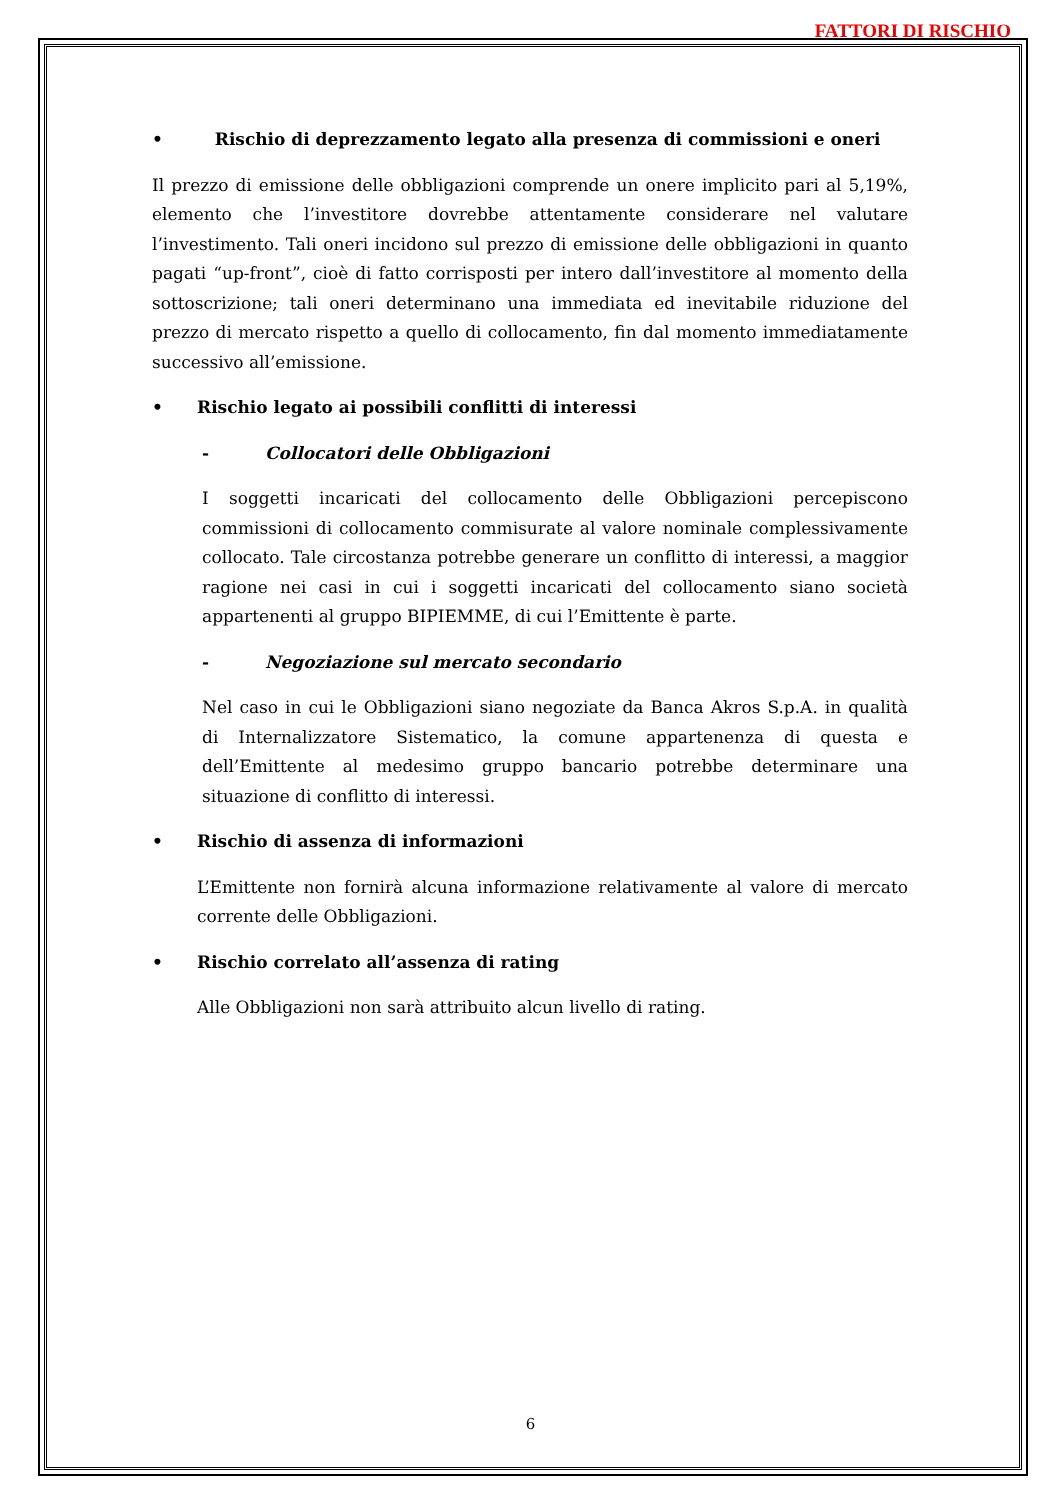FATTORI DI RISCHIO
• Rischio di deprezzamento legato alla presenza di commissioni e oneri
Il prezzo di emissione delle obbligazioni comprende un onere implicito pari al 5,19%, elemento che l’investitore dovrebbe attentamente considerare nel valutare l’investimento. Tali oneri incidono sul prezzo di emissione delle obbligazioni in quanto pagati “up-front”, cioè di fatto corrisposti per intero dall’investitore al momento della sottoscrizione; tali oneri determinano una immediata ed inevitabile riduzione del prezzo di mercato rispetto a quello di collocamento, fin dal momento immediatamente successivo all’emissione.
• Rischio legato ai possibili conflitti di interessi
- Collocatori delle Obbligazioni
I soggetti incaricati del collocamento delle Obbligazioni percepiscono commissioni di collocamento commisurate al valore nominale complessivamente collocato. Tale circostanza potrebbe generare un conflitto di interessi, a maggior ragione nei casi in cui i soggetti incaricati del collocamento siano società appartenenti al gruppo BIPIEMME, di cui l’Emittente è parte.
- Negoziazione sul mercato secondario
Nel caso in cui le Obbligazioni siano negoziate da Banca Akros S.p.A. in qualità di Internalizzatore Sistematico, la comune appartenenza di questa e dell’Emittente al medesimo gruppo bancario potrebbe determinare una situazione di conflitto di interessi.
• Rischio di assenza di informazioni
L’Emittente non fornirà alcuna informazione relativamente al valore di mercato corrente delle Obbligazioni.
• Rischio correlato all’assenza di rating
Alle Obbligazioni non sarà attribuito alcun livello di rating.
6